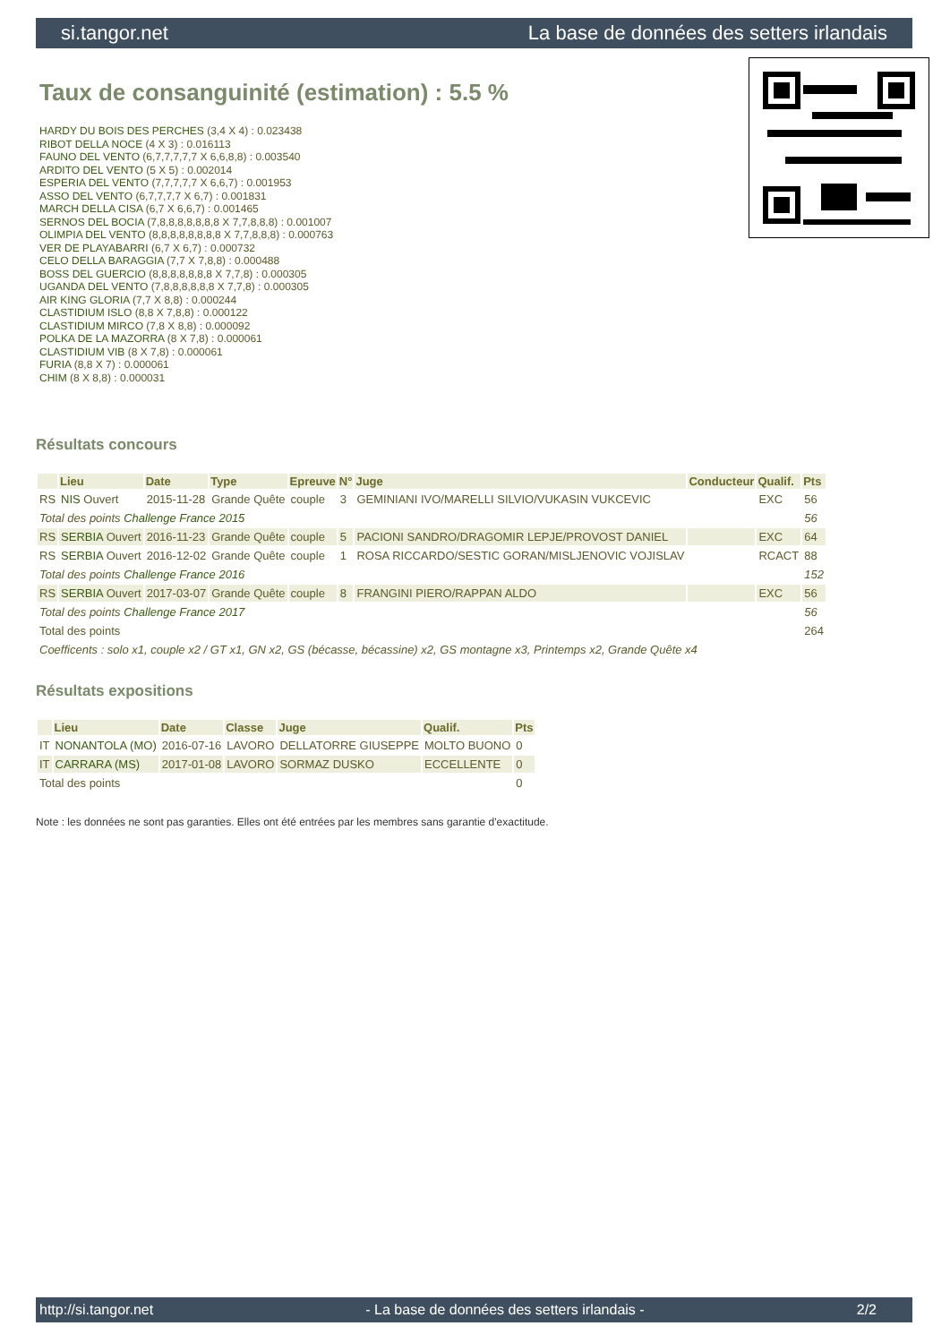si.tangor.net La base de données des setters irlandais
Taux de consanguinité (estimation) : 5.5 %
HARDY DU BOIS DES PERCHES (3,4 X 4) : 0.023438
RIBOT DELLA NOCE (4 X 3) : 0.016113
FAUNO DEL VENTO (6,7,7,7,7,7 X 6,6,8,8) : 0.003540
ARDITO DEL VENTO (5 X 5) : 0.002014
ESPERIA DEL VENTO (7,7,7,7,7 X 6,6,7) : 0.001953
ASSO DEL VENTO (6,7,7,7,7 X 6,7) : 0.001831
MARCH DELLA CISA (6,7 X 6,6,7) : 0.001465
SERNOS DEL BOCIA (7,8,8,8,8,8,8,8 X 7,7,8,8,8) : 0.001007
OLIMPIA DEL VENTO (8,8,8,8,8,8,8,8 X 7,7,8,8,8) : 0.000763
VER DE PLAYABARRI (6,7 X 6,7) : 0.000732
CELO DELLA BARAGGIA (7,7 X 7,8,8) : 0.000488
BOSS DEL GUERCIO (8,8,8,8,8,8,8 X 7,7,8) : 0.000305
UGANDA DEL VENTO (7,8,8,8,8,8,8 X 7,7,8) : 0.000305
AIR KING GLORIA (7,7 X 8,8) : 0.000244
CLASTIDIUM ISLO (8,8 X 7,8,8) : 0.000122
CLASTIDIUM MIRCO (7,8 X 8,8) : 0.000092
POLKA DE LA MAZORRA (8 X 7,8) : 0.000061
CLASTIDIUM VIB (8 X 7,8) : 0.000061
FURIA (8,8 X 7) : 0.000061
CHIM (8 X 8,8) : 0.000031
Résultats concours
| | Lieu | Date | Type | Epreuve | N° | Juge | Conducteur | Qualif. | Pts |
| --- | --- | --- | --- | --- | --- | --- | --- | --- | --- |
| RS | NIS Ouvert | 2015-11-28 | Grande Quête | couple | 3 | GEMINIANI IVO/MARELLI SILVIO/VUKASIN VUKCEVIC | | EXC | 56 |
| Total des points Challenge France 2015 | | | | | | | | | 56 |
| RS | SERBIA Ouvert | 2016-11-23 | Grande Quête | couple | 5 | PACIONI SANDRO/DRAGOMIR LEPJE/PROVOST DANIEL | | EXC | 64 |
| RS | SERBIA Ouvert | 2016-12-02 | Grande Quête | couple | 1 | ROSA RICCARDO/SESTIC GORAN/MISLJENOVIC VOJISLAV | | RCACT | 88 |
| Total des points Challenge France 2016 | | | | | | | | | 152 |
| RS | SERBIA Ouvert | 2017-03-07 | Grande Quête | couple | 8 | FRANGINI PIERO/RAPPAN ALDO | | EXC | 56 |
| Total des points Challenge France 2017 | | | | | | | | | 56 |
| Total des points | | | | | | | | | 264 |
| Coefficents : solo x1, couple x2 / GT x1, GN x2, GS (bécasse, bécassine) x2, GS montagne x3, Printemps x2, Grande Quête x4 | | | | | | | | | |
Résultats expositions
| | Lieu | Date | Classe | Juge | Qualif. | Pts |
| --- | --- | --- | --- | --- | --- | --- |
| IT | NONANTOLA (MO) | 2016-07-16 | LAVORO | DELLATORRE GIUSEPPE | MOLTO BUONO | 0 |
| IT | CARRARA (MS) | 2017-01-08 | LAVORO | SORMAZ DUSKO | ECCELLENTE | 0 |
| Total des points | | | | | | 0 |
Note : les données ne sont pas garanties. Elles ont été entrées par les membres sans garantie d'exactitude.
http://si.tangor.net - La base de données des setters irlandais - 2/2